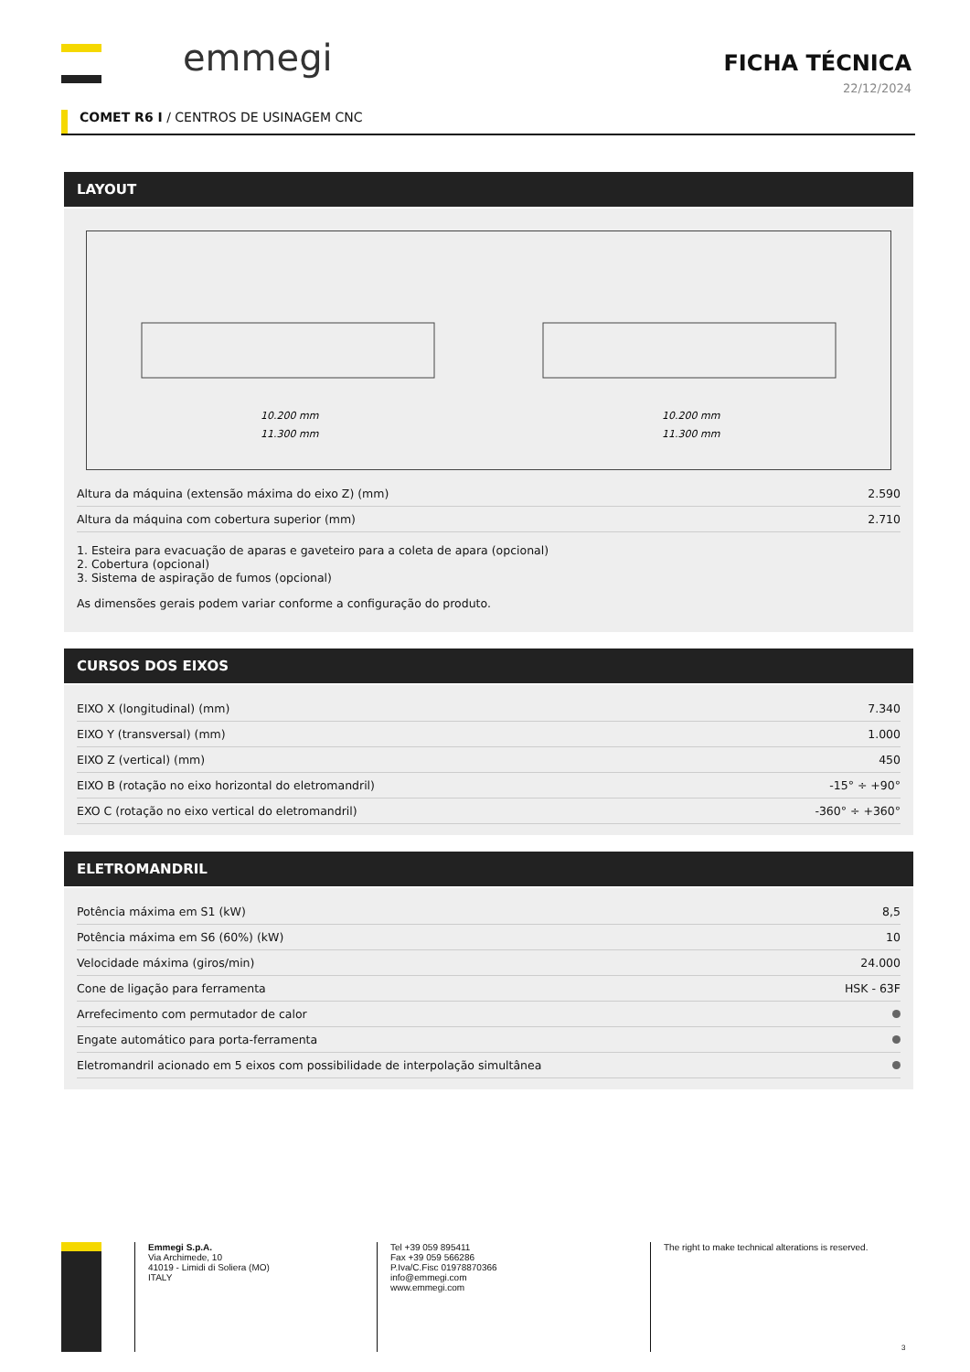emmegi
FICHA TÉCNICA
22/12/2024
COMET R6 I / CENTROS DE USINAGEM CNC
LAYOUT
10.200 mm
11.300 mm
10.200 mm
11.300 mm
| Altura da máquina (extensão máxima do eixo Z) (mm) | 2.590 |
| Altura da máquina com cobertura superior (mm) | 2.710 |
1. Esteira para evacuação de aparas e gaveteiro para a coleta de apara (opcional)
2. Cobertura (opcional)
3. Sistema de aspiração de fumos (opcional)
As dimensões gerais podem variar conforme a configuração do produto.
CURSOS DOS EIXOS
| EIXO X (longitudinal) (mm) | 7.340 |
| EIXO Y (transversal) (mm) | 1.000 |
| EIXO Z (vertical) (mm) | 450 |
| EIXO B (rotação no eixo horizontal do eletromandril) | -15° ÷ +90° |
| EXO C (rotação no eixo vertical do eletromandril) | -360° ÷ +360° |
ELETROMANDRIL
| Potência máxima em S1 (kW) | 8,5 |
| Potência máxima em S6 (60%) (kW) | 10 |
| Velocidade máxima (giros/min) | 24.000 |
| Cone de ligação para ferramenta | HSK - 63F |
| Arrefecimento com permutador de calor | |
| Engate automático para porta-ferramenta | |
| Eletromandril acionado em 5 eixos com possibilidade de interpolação simultânea | |
Emmegi S.p.A.
Via Archimede, 10
41019 - Limidi di Soliera (MO)
ITALY
Tel +39 059 895411
Fax +39 059 566286
P.Iva/C.Fisc 01978870366
info@emmegi.com
www.emmegi.com
The right to make technical alterations is reserved.
3